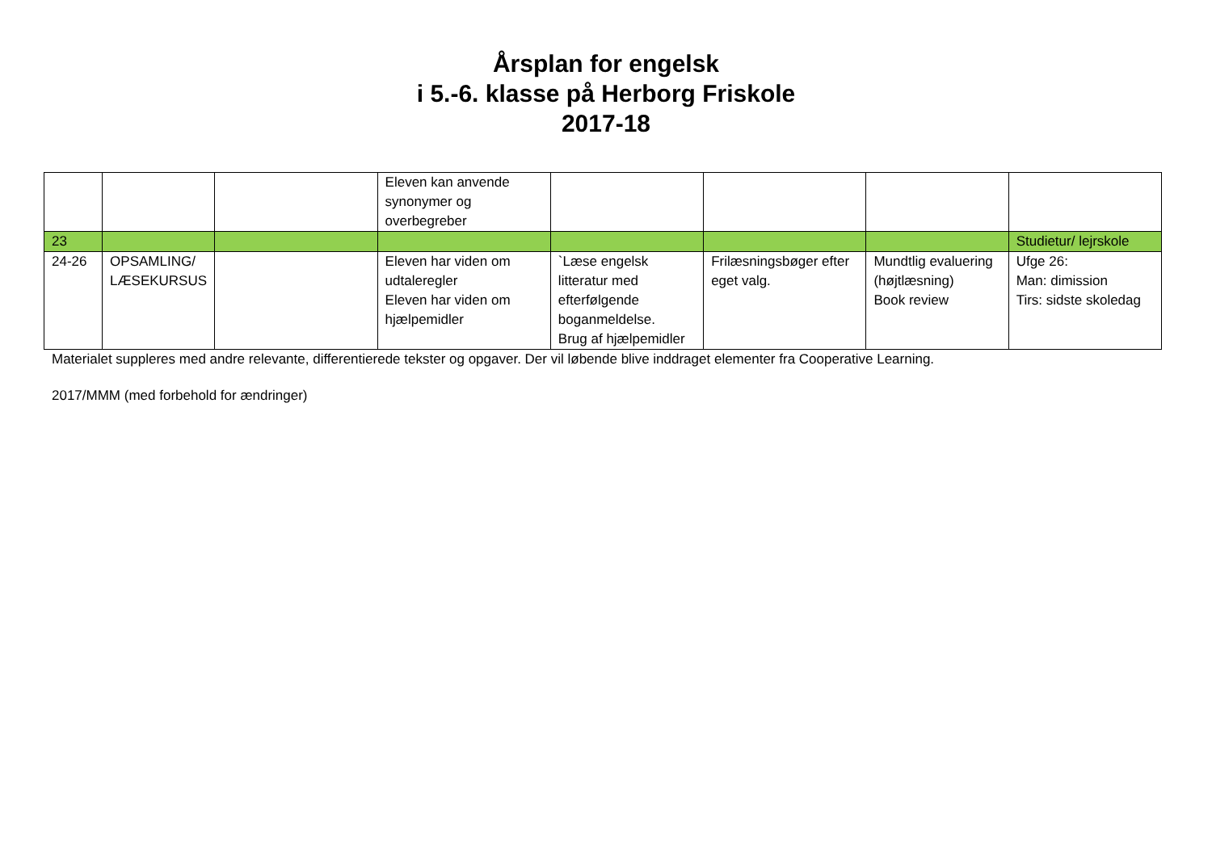Årsplan for engelsk
i 5.-6. klasse på Herborg Friskole
2017-18
| | | | Eleven kan anvende synonymer og overbegreber | | | | |
| 23 | | | | | | | Studietur/ lejrskole |
| 24-26 | OPSAMLING/ LÆSEKURSUS | | Eleven har viden om udtaleregler Eleven har viden om hjælpemidler | `Læse engelsk litteratur med efterfølgende boganmeldelse. Brug af hjælpemidler | Frilæsningsbøger efter eget valg. | Mundtlig evaluering (højtlæsning) Book review | Ufge 26: Man: dimission Tirs: sidste skoledag |
Materialet suppleres med andre relevante, differentierede tekster og opgaver. Der vil løbende blive inddraget elementer fra Cooperative Learning.
2017/MMM (med forbehold for ændringer)